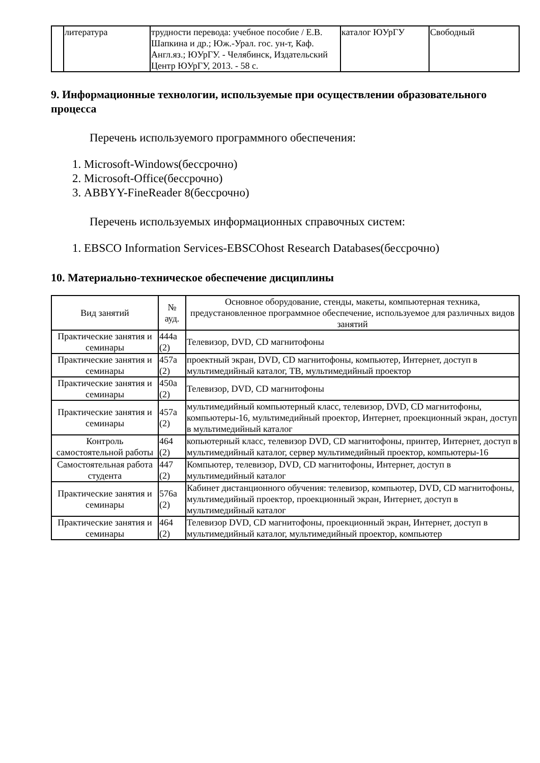| | литература | трудности перевода: учебное пособие / Е.В. Шапкина и др.; Юж.-Урал. гос. ун-т, Каф. Англ.яз.; ЮУрГУ. - Челябинск, Издательский Центр ЮУрГУ, 2013. - 58 с. | каталог ЮУрГУ | Свободный |
9. Информационные технологии, используемые при осуществлении образовательного процесса
Перечень используемого программного обеспечения:
1. Microsoft-Windows(бессрочно)
2. Microsoft-Office(бессрочно)
3. ABBYY-FineReader 8(бессрочно)
Перечень используемых информационных справочных систем:
1. EBSCO Information Services-EBSCOhost Research Databases(бессрочно)
10. Материально-техническое обеспечение дисциплины
| Вид занятий | № ауд. | Основное оборудование, стенды, макеты, компьютерная техника, предустановленное программное обеспечение, используемое для различных видов занятий |
| --- | --- | --- |
| Практические занятия и семинары | 444а (2) | Телевизор, DVD, CD магнитофоны |
| Практические занятия и семинары | 457а (2) | проектный экран, DVD, CD магнитофоны, компьютер, Интернет, доступ в мультимедийный каталог, ТВ, мультимедийный проектор |
| Практические занятия и семинары | 450а (2) | Телевизор, DVD, CD магнитофоны |
| Практические занятия и семинары | 457а (2) | мультимедийный компьютерный класс, телевизор, DVD, CD магнитофоны, компьютеры-16, мультимедийный проектор, Интернет, проекционный экран, доступ в мультимедийный каталог |
| Контроль самостоятельной работы | 464 (2) | копьютерный класс, телевизор DVD, CD магнитофоны, принтер, Интернет, доступ в мультимедийный каталог, сервер мультимедийный проектор, компьютеры-16 |
| Самостоятельная работа студента | 447 (2) | Компьютер, телевизор, DVD, CD магнитофоны, Интернет, доступ в мультимедийный каталог |
| Практические занятия и семинары | 576а (2) | Кабинет дистанционного обучения: телевизор, компьютер, DVD, CD магнитофоны, мультимедийный проектор, проекционный экран, Интернет, доступ в мультимедийный каталог |
| Практические занятия и семинары | 464 (2) | Телевизор DVD, CD магнитофоны, проекционный экран, Интернет, доступ в мультимедийный каталог, мультимедийный проектор, компьютер |